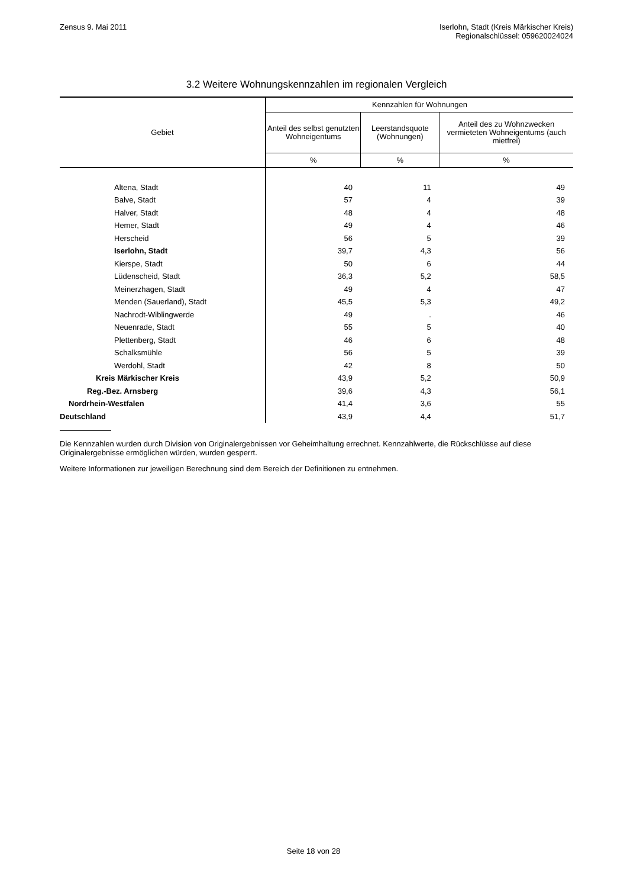Zensus 9. Mai 2011 Iserlohn, Stadt (Kreis Märkischer Kreis)
Regionalschlüssel: 059620024024
3.2 Weitere Wohnungskennzahlen im regionalen Vergleich
| Gebiet | Kennzahlen für Wohnungen | | |
| --- | --- | --- | --- |
| | Anteil des selbst genutzten Wohneigentums | Leerstandsquote (Wohnungen) | Anteil des zu Wohnzwecken vermieteten Wohneigentums (auch mietfrei) |
| | % | % | % |
| Altena, Stadt | 40 | 11 | 49 |
| Balve, Stadt | 57 | 4 | 39 |
| Halver, Stadt | 48 | 4 | 48 |
| Hemer, Stadt | 49 | 4 | 46 |
| Herscheid | 56 | 5 | 39 |
| Iserlohn, Stadt | 39,7 | 4,3 | 56 |
| Kierspe, Stadt | 50 | 6 | 44 |
| Lüdenscheid, Stadt | 36,3 | 5,2 | 58,5 |
| Meinerzhagen, Stadt | 49 | 4 | 47 |
| Menden (Sauerland), Stadt | 45,5 | 5,3 | 49,2 |
| Nachrodt-Wiblingwerde | 49 | . | 46 |
| Neuenrade, Stadt | 55 | 5 | 40 |
| Plettenberg, Stadt | 46 | 6 | 48 |
| Schalksmühle | 56 | 5 | 39 |
| Werdohl, Stadt | 42 | 8 | 50 |
| Kreis Märkischer Kreis | 43,9 | 5,2 | 50,9 |
| Reg.-Bez. Arnsberg | 39,6 | 4,3 | 56,1 |
| Nordrhein-Westfalen | 41,4 | 3,6 | 55 |
| Deutschland | 43,9 | 4,4 | 51,7 |
Die Kennzahlen wurden durch Division von Originalergebnissen vor Geheimhaltung errechnet. Kennzahlwerte, die Rückschlüsse auf diese Originalergebnisse ermöglichen würden, wurden gesperrt.
Weitere Informationen zur jeweiligen Berechnung sind dem Bereich der Definitionen zu entnehmen.
Seite 18 von 28